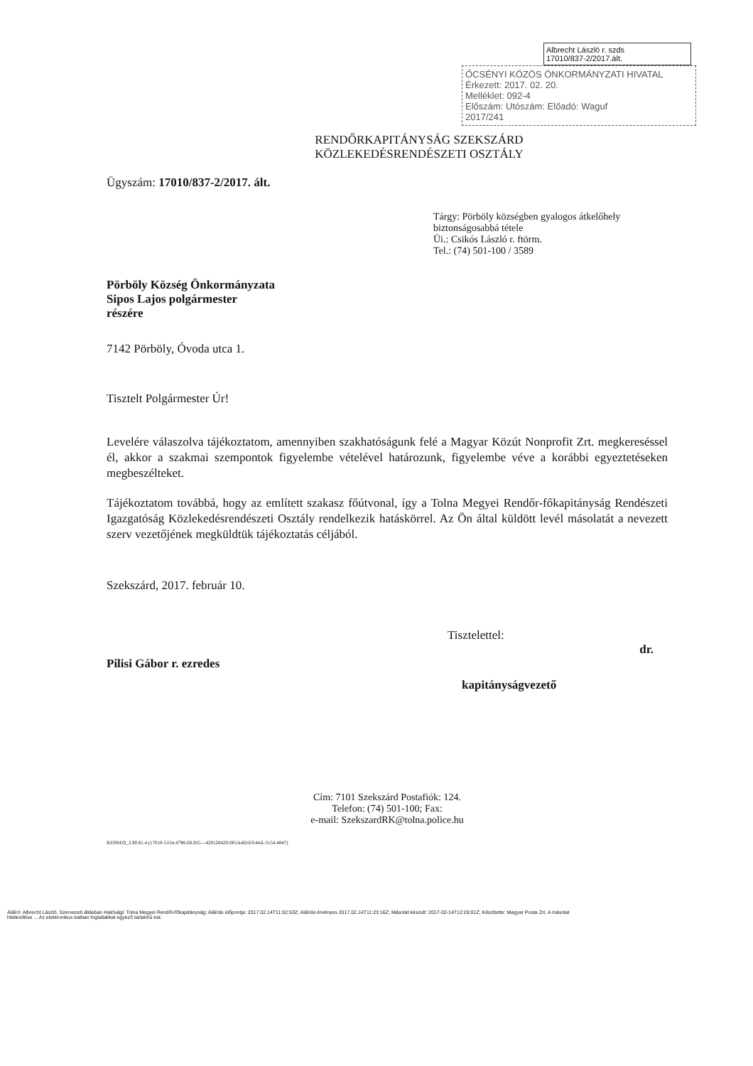Albrecht László r. szds
17010/837-2/2017.ált.
ŐCSÉNYI KÖZÖS ÖNKORMÁNYZATI HIVATAL
Érkezett: 2017. 02. 20.
Melléklet: 092-4
Előszám: Utószám: Előadó: Waguf
2017/241
RENDŐRKAPITÁNYSÁG SZEKSZÁRD
KÖZLEKEDÉSRENDÉSZETI OSZTÁLY
Ügyszám: 17010/837-2/2017. ált.
Tárgy: Pörböly községben gyalogos átkelőhely biztonságosabbá tétele
Üi.: Csikós László r. ftörm.
Tel.: (74) 501-100 / 3589
Pörböly Község Önkormányzata
Sipos Lajos polgármester
részére
7142 Pörböly, Óvoda utca 1.
Tisztelt Polgármester Úr!
Levelére válaszolva tájékoztatom, amennyiben szakhatóságunk felé a Magyar Közút Nonprofit Zrt. megkereséssel él, akkor a szakmai szempontok figyelembe vételével határozunk, figyelembe véve a korábbi egyeztetéseken megbeszélteket.
Tájékoztatom továbbá, hogy az említett szakasz főútvonal, így a Tolna Megyei Rendőr-főkapitányság Rendészeti Igazgatóság Közlekedésrendészeti Osztály rendelkezik hatáskörrel. Az Ön által küldött levél másolatát a nevezett szerv vezetőjének megküldtük tájékoztatás céljából.
Szekszárd, 2017. február 10.
Tisztelettel:
dr.
Pilisi Gábor r. ezredes
kapitányságvezető
Cím: 7101 Szekszárd Postafiók: 124.
Telefon: (74) 501-100; Fax:
e-mail: SzekszardRK@tolna.police.hu
RZSNEO_3.90.81.4 (17010-5154.4798-DUEG—420128420-001A4D1FE44A-5154.4847)
Aláíró: Albrecht László, Szervezeti állásban Hatósági: Tolna Megyei Rendőr-főkapitányság; Aláírás időpontja: 2017.02.14T11:02:53Z; Aláírás érvényes 2017.02.14T11:23:16Z; Másolat készült: 2017-02-14T12:28:01Z; Készítette: Magyar Posta Zrt. A másolat hitelesítése ... Az elektronikus iratban foglaltakkal egyező tartalmú irat.